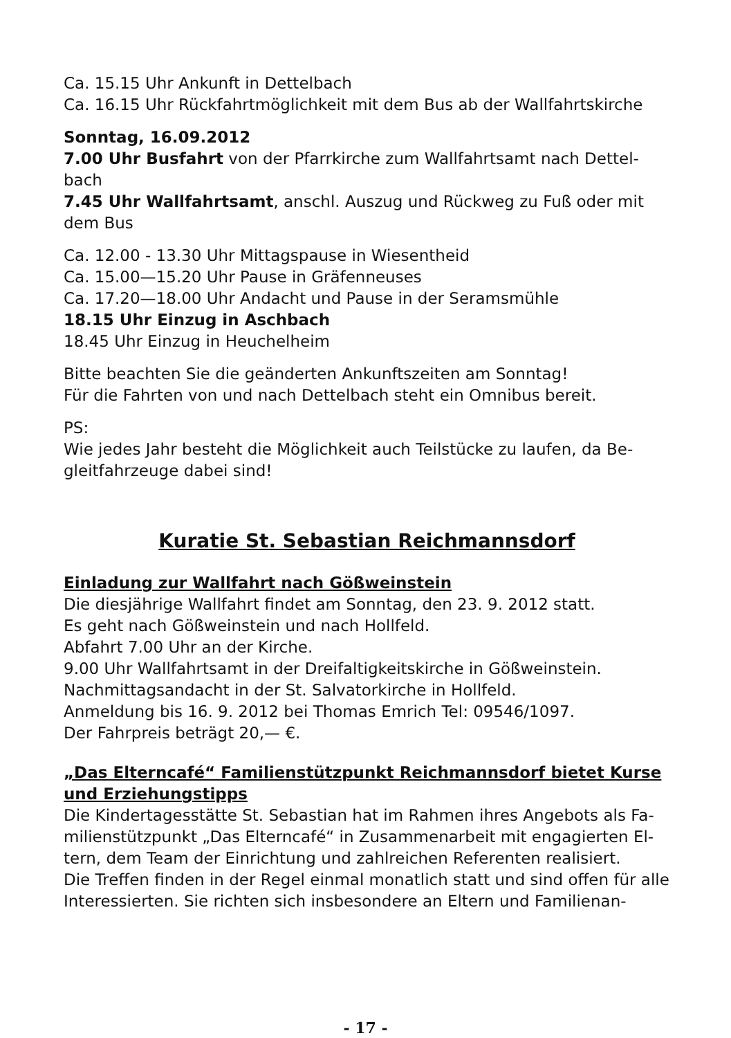Ca. 15.15 Uhr Ankunft in Dettelbach
Ca. 16.15 Uhr Rückfahrtmöglichkeit mit dem Bus ab der Wallfahrtskirche
Sonntag, 16.09.2012
7.00 Uhr Busfahrt von der Pfarrkirche zum Wallfahrtsamt nach Dettel-bach
7.45 Uhr Wallfahrtsamt, anschl. Auszug und Rückweg zu Fuß oder mit dem Bus
Ca. 12.00 - 13.30 Uhr Mittagspause in Wiesentheid
Ca. 15.00—15.20 Uhr Pause in Gräfenneuses
Ca. 17.20—18.00 Uhr Andacht und Pause in der Seramsmühle
18.15 Uhr Einzug in Aschbach
18.45 Uhr Einzug in Heuchelheim
Bitte beachten Sie die geänderten Ankunftszeiten am Sonntag!
Für die Fahrten von und nach Dettelbach steht ein Omnibus bereit.
PS:
Wie jedes Jahr besteht die Möglichkeit auch Teilstücke zu laufen, da Be-gleitfahrzeuge dabei sind!
Kuratie St. Sebastian Reichmannsdorf
Einladung zur Wallfahrt nach Gößweinstein
Die diesjährige Wallfahrt findet am Sonntag, den 23. 9. 2012 statt.
Es geht nach Gößweinstein und nach Hollfeld.
Abfahrt 7.00 Uhr an der Kirche.
9.00 Uhr Wallfahrtsamt in der Dreifaltigkeitskirche in Gößweinstein.
Nachmittagsandacht in der St. Salvatorkirche in Hollfeld.
Anmeldung bis 16. 9. 2012 bei Thomas Emrich Tel: 09546/1097.
Der Fahrpreis beträgt 20,— €.
„Das Elterncafé“ Familienstützpunkt Reichmannsdorf bietet Kurse und Erziehungstipps
Die Kindertagesstätte St. Sebastian hat im Rahmen ihres Angebots als Fa-milienstützpunkt „Das Elterncafé“ in Zusammenarbeit mit engagierten El-tern, dem Team der Einrichtung und zahlreichen Referenten realisiert.
Die Treffen finden in der Regel einmal monatlich statt und sind offen für alle Interessierten. Sie richten sich insbesondere an Eltern und Familienan-
- 17 -